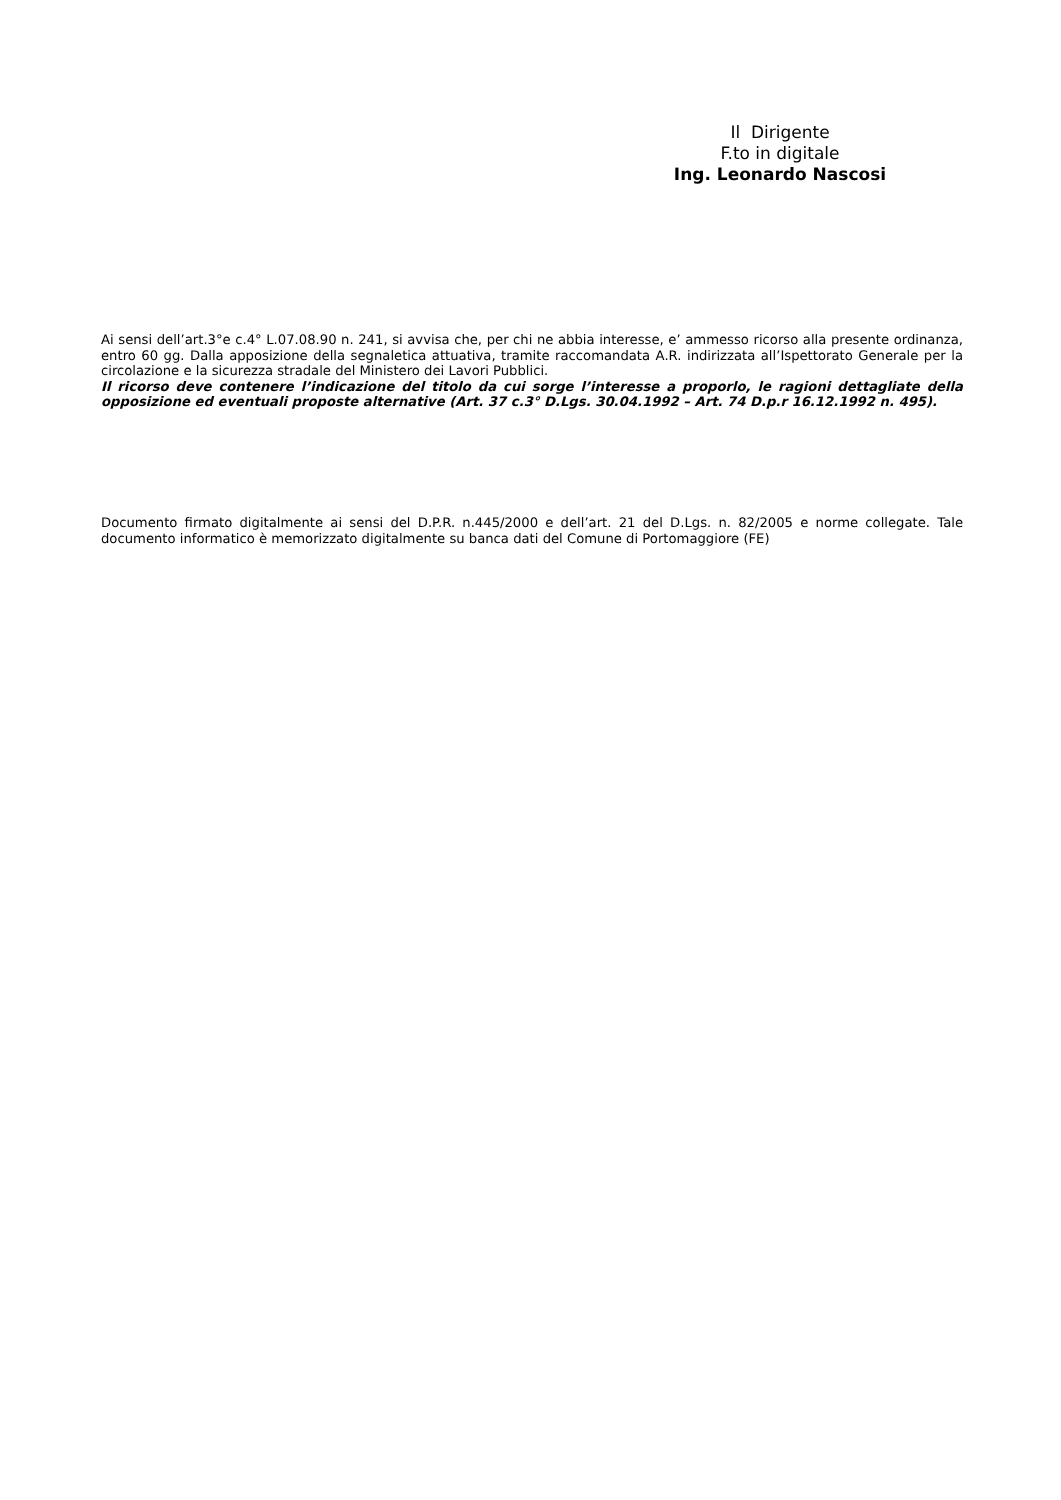Il Dirigente
F.to in digitale
Ing. Leonardo Nascosi
Ai sensi dell’art.3°e c.4° L.07.08.90 n. 241, si avvisa che, per chi ne abbia interesse, e’ ammesso ricorso alla presente ordinanza, entro 60 gg. Dalla apposizione della segnaletica attuativa, tramite raccomandata A.R. indirizzata all’Ispettorato Generale per la circolazione e la sicurezza stradale del Ministero dei Lavori Pubblici.
Il ricorso deve contenere l’indicazione del titolo da cui sorge l’interesse a proporlo, le ragioni dettagliate della opposizione ed eventuali proposte alternative (Art. 37 c.3° D.Lgs. 30.04.1992 – Art. 74 D.p.r 16.12.1992 n. 495).
Documento firmato digitalmente ai sensi del D.P.R. n.445/2000 e dell’art. 21 del D.Lgs. n. 82/2005 e norme collegate. Tale documento informatico è memorizzato digitalmente su banca dati del Comune di Portomaggiore (FE)